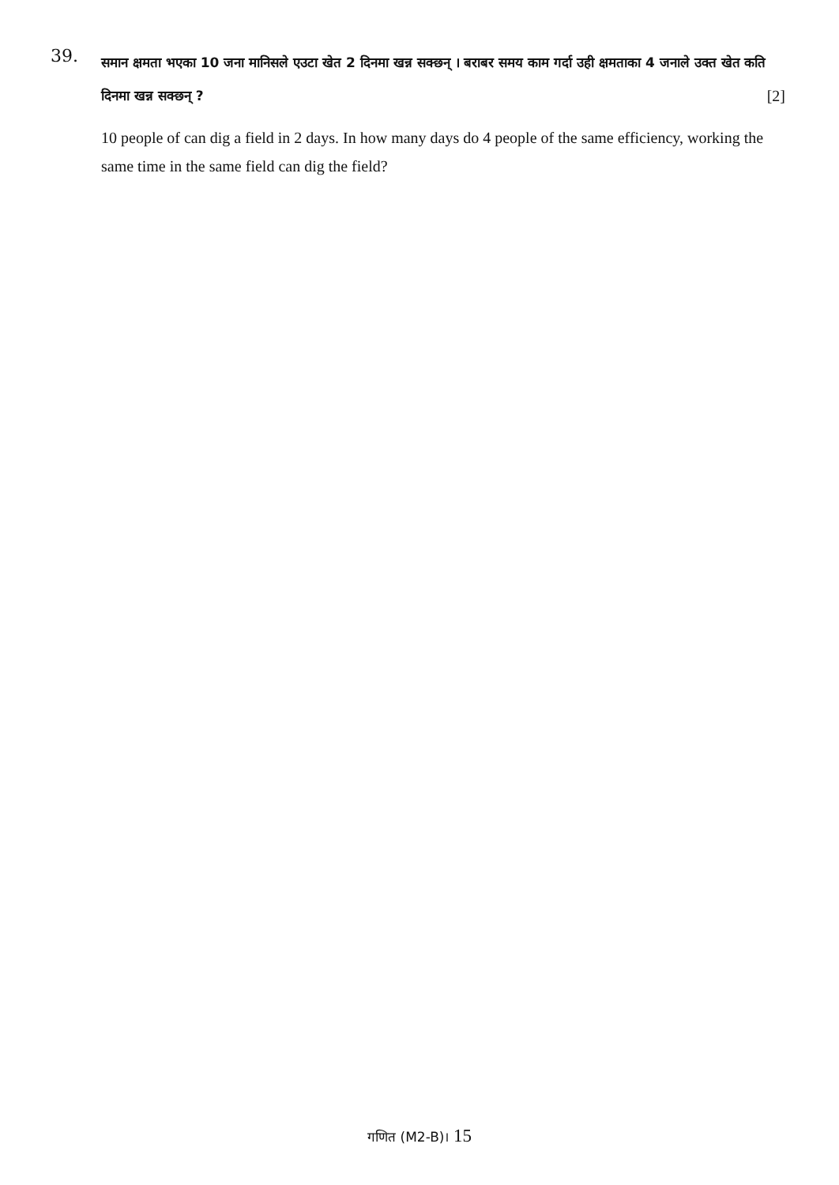39.
समान क्षमता भएका 10 जना मानिसले एउटा खेत 2 दिनमा खन्न सक्छन् । बराबर समय काम गर्दा उही क्षमताका 4 जनाले उक्त खेत कति दिनमा खन्न सक्छन् ? [2]
10 people of can dig a field in 2 days. In how many days do 4 people of the same efficiency, working the same time in the same field can dig the field?
गणित (M2-B)। 15